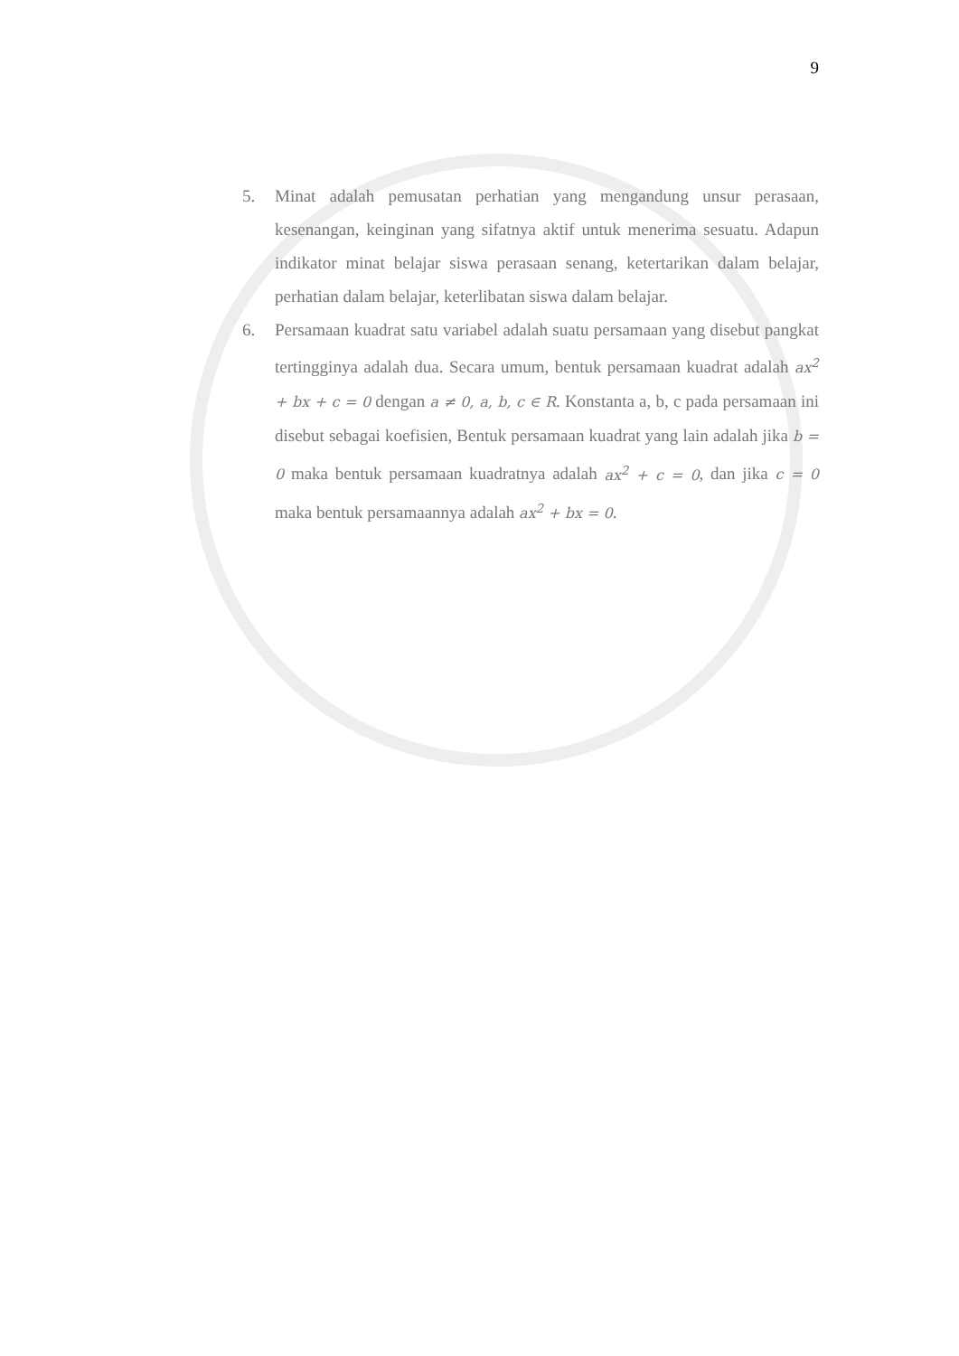9
5. Minat adalah pemusatan perhatian yang mengandung unsur perasaan, kesenangan, keinginan yang sifatnya aktif untuk menerima sesuatu. Adapun indikator minat belajar siswa perasaan senang, ketertarikan dalam belajar, perhatian dalam belajar, keterlibatan siswa dalam belajar.
6. Persamaan kuadrat satu variabel adalah suatu persamaan yang disebut pangkat tertingginya adalah dua. Secara umum, bentuk persamaan kuadrat adalah ax<sup>2</sup> + bx + c = 0 dengan a ≠ 0, a, b, c ∈ R. Konstanta a, b, c pada persamaan ini disebut sebagai koefisien, Bentuk persamaan kuadrat yang lain adalah jika b = 0 maka bentuk persamaan kuadratnya adalah ax<sup>2</sup> + c = 0, dan jika c = 0 maka bentuk persamaannya adalah ax<sup>2</sup> + bx = 0.